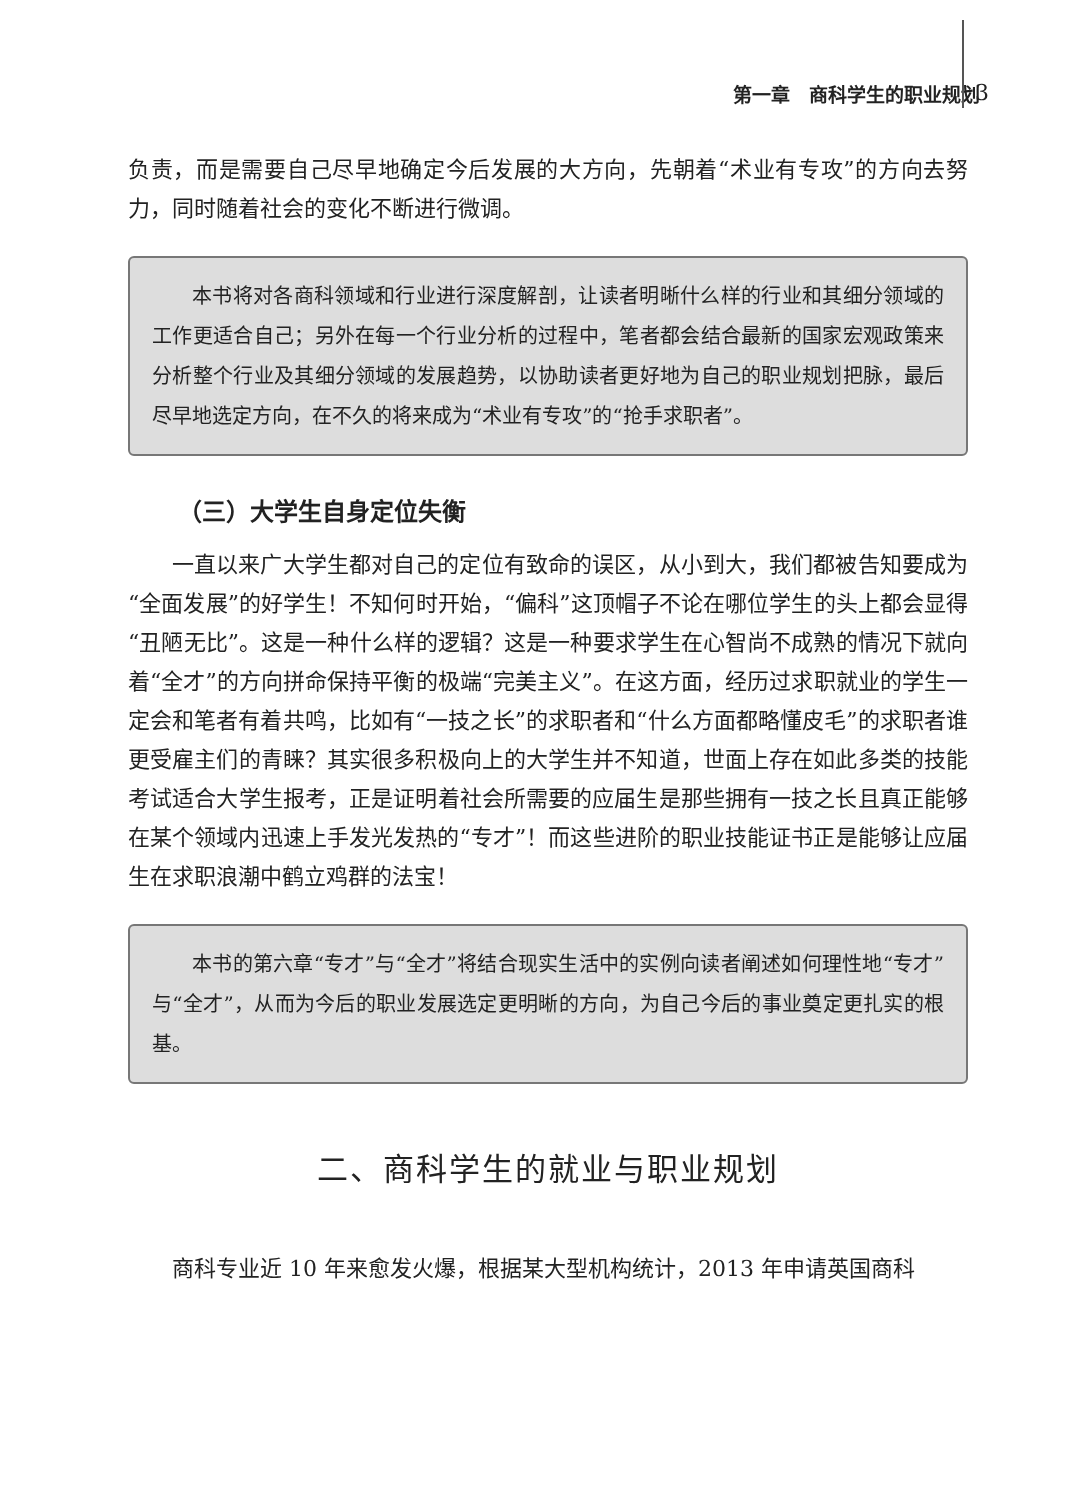第一章　商科学生的职业规划 3
负责，而是需要自己尽早地确定今后发展的大方向，先朝着“术业有专攻”的方向去努力，同时随着社会的变化不断进行微调。
本书将对各商科领域和行业进行深度解剖，让读者明晰什么样的行业和其细分领域的工作更适合自己；另外在每一个行业分析的过程中，笔者都会结合最新的国家宏观政策来分析整个行业及其细分领域的发展趋势，以协助读者更好地为自己的职业规划把脉，最后尽早地选定方向，在不久的将来成为“术业有专攻”的“抢手求职者”。
（三）大学生自身定位失衡
一直以来广大学生都对自己的定位有致命的误区，从小到大，我们都被告知要成为“全面发展”的好学生！不知何时开始，“偏科”这顶帽子不论在哪位学生的头上都会显得“丑陋无比”。这是一种什么样的逻辑？这是一种要求学生在心智尚不成熟的情况下就向着“全才”的方向拼命保持平衡的极端“完美主义”。在这方面，经历过求职就业的学生一定会和笔者有着共鸣，比如有“一技之长”的求职者和“什么方面都略懂皮毛”的求职者谁更受雇主们的青睐？其实很多积极向上的大学生并不知道，世面上存在如此多类的技能考试适合大学生报考，正是证明着社会所需要的应届生是那些拥有一技之长且真正能够在某个领域内迅速上手发光发热的“专才”！而这些进阶的职业技能证书正是能够让应届生在求职浪潮中鹤立鸡群的法宝！
本书的第六章“专才”与“全才”将结合现实生活中的实例向读者阐述如何理性地“专才”与“全才”，从而为今后的职业发展选定更明晰的方向，为自己今后的事业奠定更扎实的根基。
二、商科学生的就业与职业规划
商科专业近 10 年来愈发火爆，根据某大型机构统计，2013 年申请英国商科